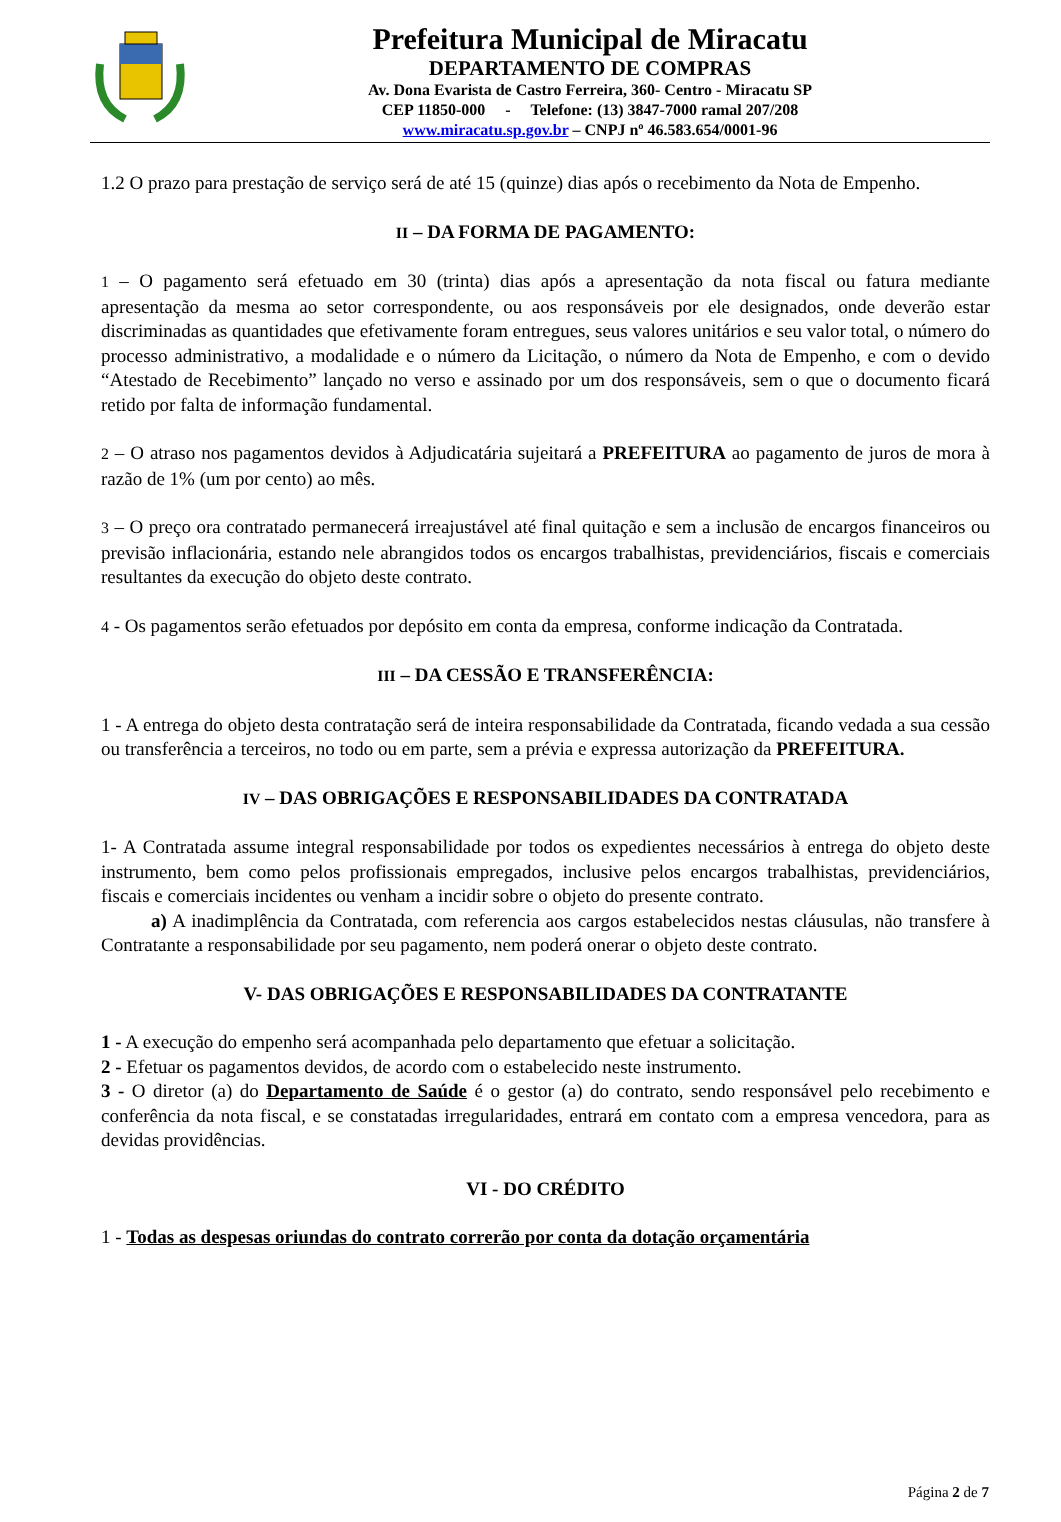Prefeitura Municipal de Miracatu
DEPARTAMENTO DE COMPRAS
Av. Dona Evarista de Castro Ferreira, 360- Centro - Miracatu SP
CEP 11850-000 - Telefone: (13) 3847-7000 ramal 207/208
www.miracatu.sp.gov.br – CNPJ nº 46.583.654/0001-96
1.2 O prazo para prestação de serviço será de até 15 (quinze) dias após o recebimento da Nota de Empenho.
II – DA FORMA DE PAGAMENTO:
1 – O pagamento será efetuado em 30 (trinta) dias após a apresentação da nota fiscal ou fatura mediante apresentação da mesma ao setor correspondente, ou aos responsáveis por ele designados, onde deverão estar discriminadas as quantidades que efetivamente foram entregues, seus valores unitários e seu valor total, o número do processo administrativo, a modalidade e o número da Licitação, o número da Nota de Empenho, e com o devido “Atestado de Recebimento” lançado no verso e assinado por um dos responsáveis, sem o que o documento ficará retido por falta de informação fundamental.
2 – O atraso nos pagamentos devidos à Adjudicatária sujeitará a PREFEITURA ao pagamento de juros de mora à razão de 1% (um por cento) ao mês.
3 – O preço ora contratado permanecerá irreajustável até final quitação e sem a inclusão de encargos financeiros ou previsão inflacionária, estando nele abrangidos todos os encargos trabalhistas, previdenciários, fiscais e comerciais resultantes da execução do objeto deste contrato.
4 - Os pagamentos serão efetuados por depósito em conta da empresa, conforme indicação da Contratada.
III – DA CESSÃO E TRANSFERÊNCIA:
1 - A entrega do objeto desta contratação será de inteira responsabilidade da Contratada, ficando vedada a sua cessão ou transferência a terceiros, no todo ou em parte, sem a prévia e expressa autorização da PREFEITURA.
IV – DAS OBRIGAÇÕES E RESPONSABILIDADES DA CONTRATADA
1- A Contratada assume integral responsabilidade por todos os expedientes necessários à entrega do objeto deste instrumento, bem como pelos profissionais empregados, inclusive pelos encargos trabalhistas, previdenciários, fiscais e comerciais incidentes ou venham a incidir sobre o objeto do presente contrato.
a) A inadimplência da Contratada, com referencia aos cargos estabelecidos nestas cláusulas, não transfere à Contratante a responsabilidade por seu pagamento, nem poderá onerar o objeto deste contrato.
V- DAS OBRIGAÇÕES E RESPONSABILIDADES DA CONTRATANTE
1 - A execução do empenho será acompanhada pelo departamento que efetuar a solicitação.
2 - Efetuar os pagamentos devidos, de acordo com o estabelecido neste instrumento.
3 - O diretor (a) do Departamento de Saúde é o gestor (a) do contrato, sendo responsável pelo recebimento e conferência da nota fiscal, e se constatadas irregularidades, entrará em contato com a empresa vencedora, para as devidas providências.
VI - DO CRÉDITO
1 - Todas as despesas oriundas do contrato correrão por conta da dotação orçamentária
Página 2 de 7